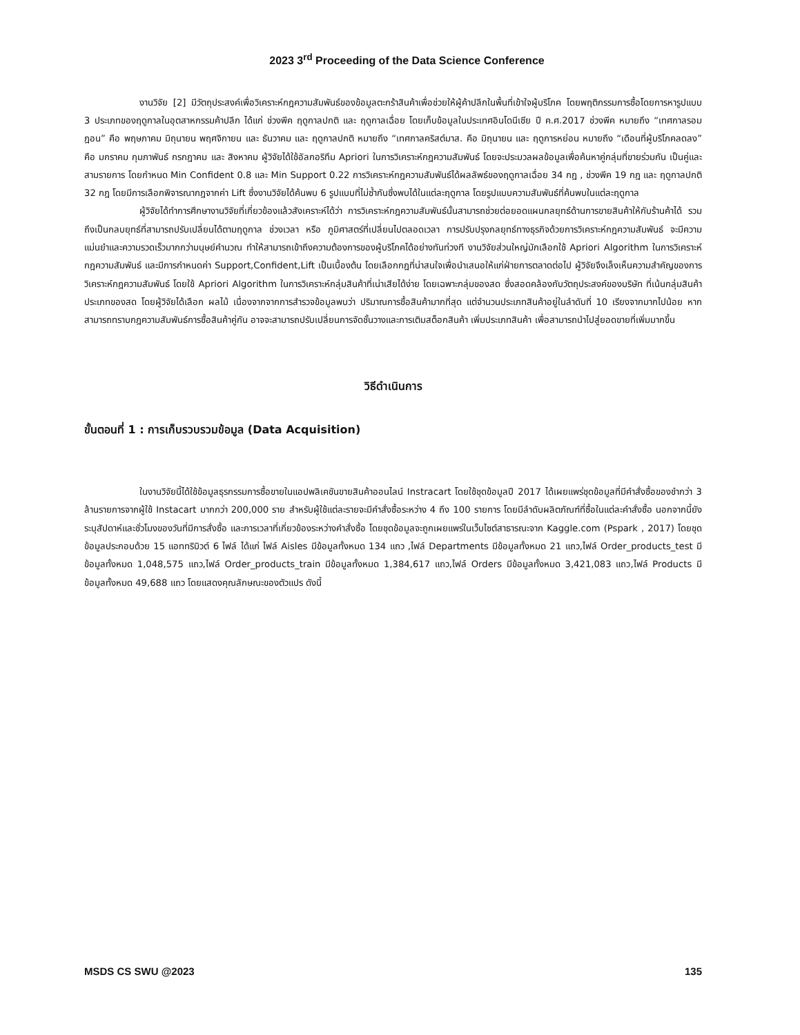2023 3<sup>rd</sup> Proceeding of the Data Science Conference
งานวิจัย [2] มีวัตถุประสงค์เพื่อวิเคราะห์กฎความสัมพันธ์ของข้อมูลตะกร้าสินค้าเพื่อช่วยให้ผู้ค้าปลีกในพื้นที่เข้าใจผู้บริโภค โดยพฤติกรรมการซื้อโดยการหารูปแบบ 3 ประเภทของฤดูกาลในอุตสาหกรรมค้าปลีก ได้แก่ ช่วงพีค ฤดูกาลปกติ และ ฤดูกาลเฉื่อย โดยเก็บข้อมูลในประเทศอินโดนีเซีย ปี ค.ศ.2017 ช่วงพีค หมายถึง “เทศกาลรอมฎอน” คือ พฤษภาคม มิถุนายน พฤศจิกายน และ ธันวาคม และ ฤดูกาลปกติ หมายถึง “เทศกาลคริสต์มาส. คือ มิถุนายน และ ฤดูการหย่อน หมายถึง “เดือนที่ผู้บริโภคลดลง” คือ มกราคม กุมภาพันธ์ กรกฎาคม และ สิงหาคม ผู้วิจัยได้ใช้อัลกอริทึม Apriori ในการวิเคราะห์กฎความสัมพันธ์ โดยจะประมวลผลข้อมูลเพื่อค้นหาคู่กลุ่มที่ขายร่วมกัน เป็นคู่และสามรายการ โดยกำหนด Min Confident 0.8 และ Min Support 0.22 การวิเคราะห์กฎความสัมพันธ์ได้ผลลัพธ์ของฤดูกาลเฉื่อย 34 กฎ , ช่วงพีค 19 กฎ และ ฤดูกาลปกติ 32 กฎ โดยมีการเลือกพิจารณากฎจากค่า Lift ซึ่งงานวิจัยได้ค้นพบ 6 รูปแบบที่ไม่ซ้ำกันซึ่งพบได้ในแต่ละฤดูกาล โดยรูปแบบความสัมพันธ์ที่ค้นพบในแต่ละฤดูกาล
ผู้วิจัยได้ทำการศึกษางานวิจัยที่เกี่ยวข้องแล้วสังเคราะห์ได้ว่า การวิเคราะห์กฎความสัมพันธ์นั้นสามารถช่วยต่อยอดแผนกลยุทธ์ด้านการขายสินค้าให้กับร้านค้าได้ รวมถึงเป็นกลบยุทธ์ที่สามารถปรับเปลี่ยนได้ตามฤดูกาล ช่วงเวลา หรือ ภูมิศาสตร์ที่เปลี่ยนไปตลอดเวลา การปรับปรุงกลยุทธ์ทางธุรกิจด้วยการวิเคราะห์กฎความสัมพันธ์ จะมีความแม่นยำและความรวดเร็วมากกว่ามนุษย์คำนวณ ทำให้สามารถเข้าถึงความต้องการของผู้บริโภคได้อย่างทันท่วงที งานวิจัยส่วนใหญ่มักเลือกใช้ Apriori Algorithm ในการวิเคราะห์กฎความสัมพันธ์ และมีการกำหนดค่า Support,Confident,Lift เป็นเบื้องต้น โดยเลือกกฎที่น่าสนใจเพื่อนำเสนอให้แก่ฝ่ายการตลาดต่อไป ผู้วิจัยจึงเล็งเห็นความสำคัญของการวิเคราะห์กฎความสัมพันธ์ โดยใช้ Apriori Algorithm ในการวิเคราะห์กลุ่มสินค้าที่เน่าเสียได้ง่าย โดยเฉพาะกลุ่มของสด ซึ่งสอดคล้องกับวัตถุประสงค์ของบริษัท ที่เน้นกลุ่มสินค้าประเภทของสด โดยผู้วิจัยได้เลือก ผลไม้ เนื่องจากจากการสำรวจข้อมูลพบว่า ปริมาณการซื้อสินค้ามากที่สุด แต่จำนวนประเภทสินค้าอยู่ในลำดับที่ 10 เรียงจากมากไปน้อย หากสามารถทราบกฎความสัมพันธ์การซื้อสินค้าคู่กัน อาจจะสามารถปรับเปลี่ยนการจัดชั้นวางและการเติมสต็อกสินค้า เพิ่มประเภทสินค้า เพื่อสามารถนำไปสู่ยอดขายที่เพิ่มมากขึ้น
วิธีดำเนินการ
ขั้นตอนที่ 1 : การเก็บรวบรวมข้อมูล (Data Acquisition)
ในงานวิจัยนี้ได้ใช้ข้อมูลธุรกรรมการซื้อขายในแอปพลิเคชันขายสินค้าออนไลน์ Instracart โดยใช้ชุดข้อมูลปี 2017 ได้เผยแพร่ชุดข้อมูลที่มีคำสั่งซื้อของชำกว่า 3 ล้านรายการจากผู้ใช้ Instacart มากกว่า 200,000 ราย สำหรับผู้ใช้แต่ละรายจะมีคำสั่งซื้อระหว่าง 4 ถึง 100 รายการ โดยมีลำดับผลิตภัณฑ์ที่ซื้อในแต่ละคำสั่งซื้อ นอกจากนี้ยังระบุสัปดาห์และชั่วโมงของวันที่มีการสั่งซื้อ และการเวลาที่เกี่ยวข้องระหว่างคำสั่งซื้อ โดยชุดข้อมูลจะถูกเผยแพร่ในเว็บไซต์สาธารณะจาก Kaggle.com (Pspark , 2017) โดยชุดข้อมูลประกอบด้วย 15 แอททริบิวต์ 6 ไฟล์ ได้แก่ ไฟล์ Aisles มีข้อมูลทั้งหมด 134 แถว ,ไฟล์ Departments มีข้อมูลทั้งหมด 21 แถว,ไฟล์ Order_products_test มีข้อมูลทั้งหมด 1,048,575 แถว,ไฟล์ Order_products_train มีข้อมูลทั้งหมด 1,384,617 แถว,ไฟล์ Orders มีข้อมูลทั้งหมด 3,421,083 แถว,ไฟล์ Products มีข้อมูลทั้งหมด 49,688 แถว โดยแสดงคุณลักษณะของตัวแปร ดังนี้
MSDS CS SWU @2023 135